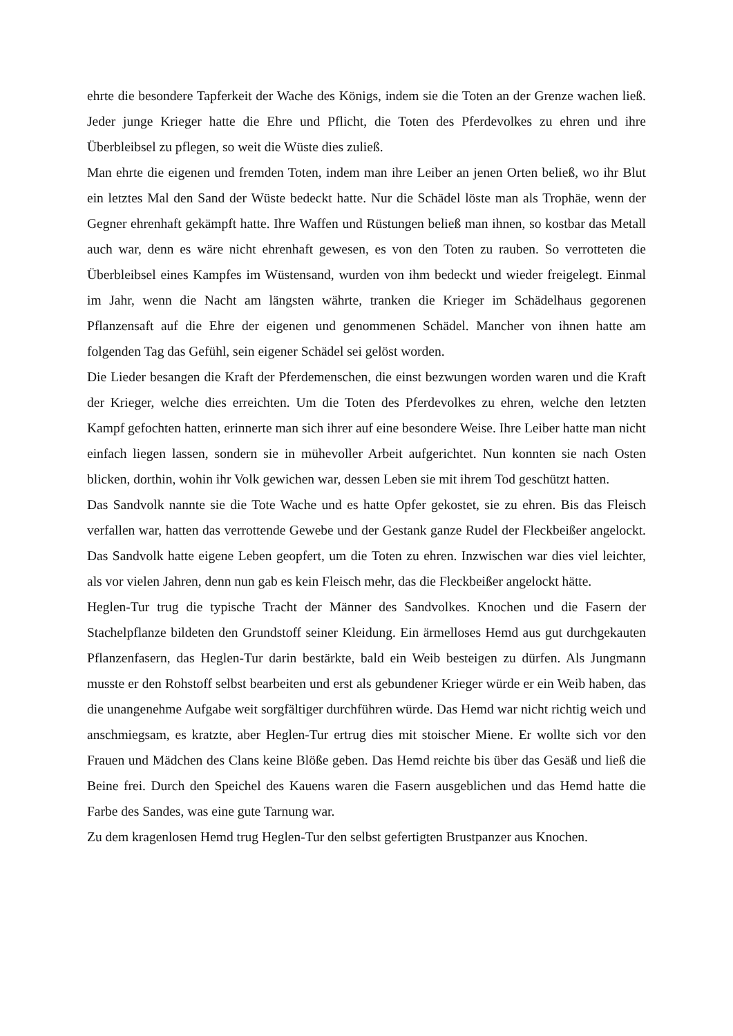ehrte die besondere Tapferkeit der Wache des Königs, indem sie die Toten an der Grenze wachen ließ. Jeder junge Krieger hatte die Ehre und Pflicht, die Toten des Pferdevolkes zu ehren und ihre Überbleibsel zu pflegen, so weit die Wüste dies zuließ.
Man ehrte die eigenen und fremden Toten, indem man ihre Leiber an jenen Orten beließ, wo ihr Blut ein letztes Mal den Sand der Wüste bedeckt hatte. Nur die Schädel löste man als Trophäe, wenn der Gegner ehrenhaft gekämpft hatte. Ihre Waffen und Rüstungen beließ man ihnen, so kostbar das Metall auch war, denn es wäre nicht ehrenhaft gewesen, es von den Toten zu rauben. So verrotteten die Überbleibsel eines Kampfes im Wüstensand, wurden von ihm bedeckt und wieder freigelegt. Einmal im Jahr, wenn die Nacht am längsten währte, tranken die Krieger im Schädelhaus gegorenen Pflanzensaft auf die Ehre der eigenen und genommenen Schädel. Mancher von ihnen hatte am folgenden Tag das Gefühl, sein eigener Schädel sei gelöst worden.
Die Lieder besangen die Kraft der Pferdemenschen, die einst bezwungen worden waren und die Kraft der Krieger, welche dies erreichten. Um die Toten des Pferdevolkes zu ehren, welche den letzten Kampf gefochten hatten, erinnerte man sich ihrer auf eine besondere Weise. Ihre Leiber hatte man nicht einfach liegen lassen, sondern sie in mühevoller Arbeit aufgerichtet. Nun konnten sie nach Osten blicken, dorthin, wohin ihr Volk gewichen war, dessen Leben sie mit ihrem Tod geschützt hatten.
Das Sandvolk nannte sie die Tote Wache und es hatte Opfer gekostet, sie zu ehren. Bis das Fleisch verfallen war, hatten das verrottende Gewebe und der Gestank ganze Rudel der Fleckbeißer angelockt. Das Sandvolk hatte eigene Leben geopfert, um die Toten zu ehren. Inzwischen war dies viel leichter, als vor vielen Jahren, denn nun gab es kein Fleisch mehr, das die Fleckbeißer angelockt hätte.
Heglen-Tur trug die typische Tracht der Männer des Sandvolkes. Knochen und die Fasern der Stachelpflanze bildeten den Grundstoff seiner Kleidung. Ein ärmelloses Hemd aus gut durchgekauten Pflanzenfasern, das Heglen-Tur darin bestärkte, bald ein Weib besteigen zu dürfen. Als Jungmann musste er den Rohstoff selbst bearbeiten und erst als gebundener Krieger würde er ein Weib haben, das die unangenehme Aufgabe weit sorgfältiger durchführen würde. Das Hemd war nicht richtig weich und anschmiegsam, es kratzte, aber Heglen-Tur ertrug dies mit stoischer Miene. Er wollte sich vor den Frauen und Mädchen des Clans keine Blöße geben. Das Hemd reichte bis über das Gesäß und ließ die Beine frei. Durch den Speichel des Kauens waren die Fasern ausgeblichen und das Hemd hatte die Farbe des Sandes, was eine gute Tarnung war.
Zu dem kragenlosen Hemd trug Heglen-Tur den selbst gefertigten Brustpanzer aus Knochen.